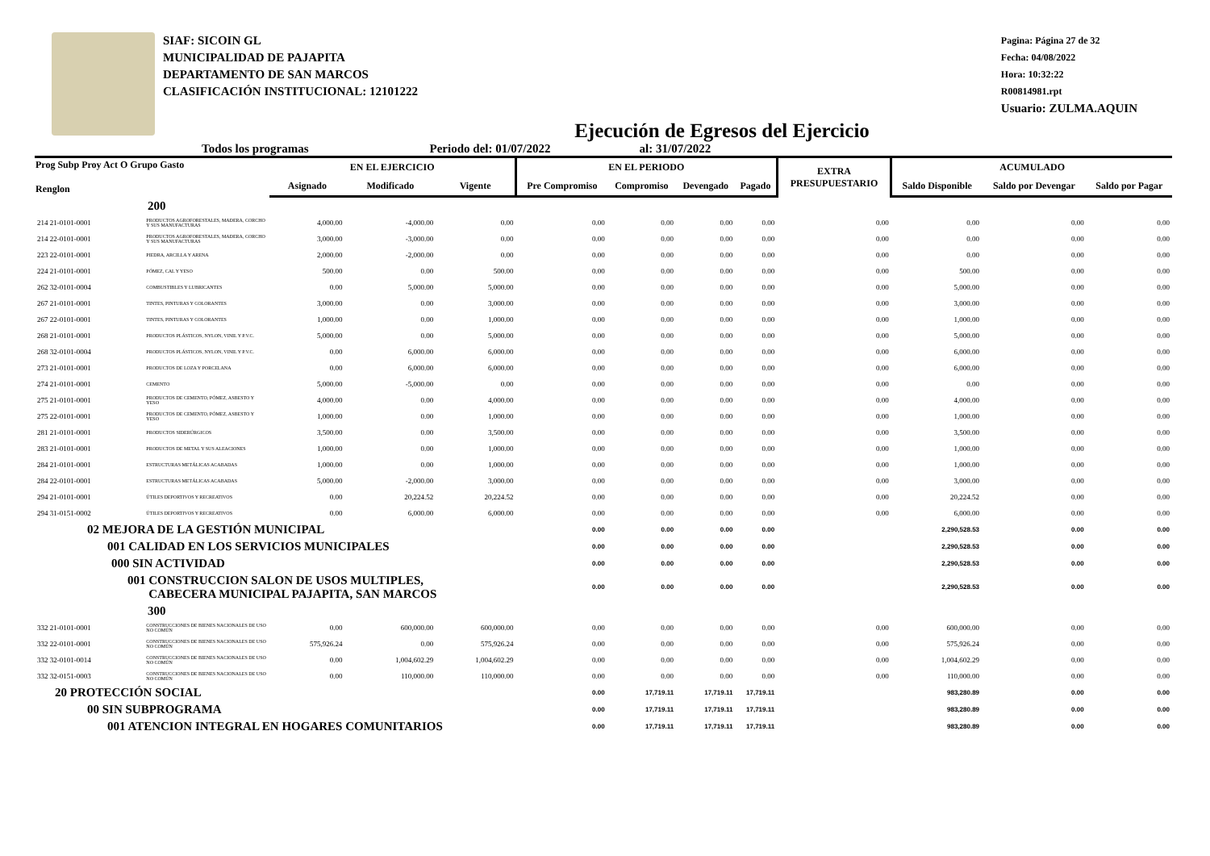SIAF: SICOIN GL
MUNICIPALIDAD DE PAJAPITA
DEPARTAMENTO DE SAN MARCOS
CLASIFICACIÓN INSTITUCIONAL: 12101222
Pagina: Página 27 de 32
Fecha: 04/08/2022
Hora: 10:32:22
R00814981.rpt
Usuario: ZULMA.AQUIN
Ejecución de Egresos del Ejercicio
Todos los programas Periodo del: 01/07/2022 al: 31/07/2022
| Prog Subp Proy Act O Grupo Gasto Renglon | | EN EL EJERCICIO | | | EN EL PERIODO | | | | EXTRA PRESUPUESTARIO | ACUMULADO | | |
| --- | --- | --- | --- | --- | --- | --- | --- | --- | --- | --- | --- | --- |
| | | Asignado | Modificado | Vigente | Pre Compromiso | Compromiso | Devengado | Pagado | | Saldo Disponible | Saldo por Devengar | Saldo por Pagar |
| 200 | | | | | | | | | | | | |
| 214 21-0101-0001 | PRODUCTOS AGROFORESTALES, MADERA, CORCHO Y SUS MANUFACTURAS | 4,000.00 | -4,000.00 | 0.00 | 0.00 | 0.00 | 0.00 | 0.00 | 0.00 | 0.00 | 0.00 | 0.00 |
| 214 22-0101-0001 | PRODUCTOS AGROFORESTALES, MADERA, CORCHO Y SUS MANUFACTURAS | 3,000.00 | -3,000.00 | 0.00 | 0.00 | 0.00 | 0.00 | 0.00 | 0.00 | 0.00 | 0.00 | 0.00 |
| 223 22-0101-0001 | PIEDRA, ARCILLA Y ARENA | 2,000.00 | -2,000.00 | 0.00 | 0.00 | 0.00 | 0.00 | 0.00 | 0.00 | 0.00 | 0.00 | 0.00 |
| 224 21-0101-0001 | PÓMEZ, CAL Y YESO | 500.00 | 0.00 | 500.00 | 0.00 | 0.00 | 0.00 | 0.00 | 0.00 | 500.00 | 0.00 | 0.00 |
| 262 32-0101-0004 | COMBUSTIBLES Y LUBRICANTES | 0.00 | 5,000.00 | 5,000.00 | 0.00 | 0.00 | 0.00 | 0.00 | 0.00 | 5,000.00 | 0.00 | 0.00 |
| 267 21-0101-0001 | TINTES, PINTURAS Y COLORANTES | 3,000.00 | 0.00 | 3,000.00 | 0.00 | 0.00 | 0.00 | 0.00 | 0.00 | 3,000.00 | 0.00 | 0.00 |
| 267 22-0101-0001 | TINTES, PINTURAS Y COLORANTES | 1,000.00 | 0.00 | 1,000.00 | 0.00 | 0.00 | 0.00 | 0.00 | 0.00 | 1,000.00 | 0.00 | 0.00 |
| 268 21-0101-0001 | PRODUCTOS PLÁSTICOS, NYLON, VINIL Y P.V.C. | 5,000.00 | 0.00 | 5,000.00 | 0.00 | 0.00 | 0.00 | 0.00 | 0.00 | 5,000.00 | 0.00 | 0.00 |
| 268 32-0101-0004 | PRODUCTOS PLÁSTICOS, NYLON, VINIL Y P.V.C. | 0.00 | 6,000.00 | 6,000.00 | 0.00 | 0.00 | 0.00 | 0.00 | 0.00 | 6,000.00 | 0.00 | 0.00 |
| 273 21-0101-0001 | PRODUCTOS DE LOZA Y PORCELANA | 0.00 | 6,000.00 | 6,000.00 | 0.00 | 0.00 | 0.00 | 0.00 | 0.00 | 6,000.00 | 0.00 | 0.00 |
| 274 21-0101-0001 | CEMENTO | 5,000.00 | -5,000.00 | 0.00 | 0.00 | 0.00 | 0.00 | 0.00 | 0.00 | 0.00 | 0.00 | 0.00 |
| 275 21-0101-0001 | PRODUCTOS DE CEMENTO, PÓMEZ, ASBESTO Y YESO | 4,000.00 | 0.00 | 4,000.00 | 0.00 | 0.00 | 0.00 | 0.00 | 0.00 | 4,000.00 | 0.00 | 0.00 |
| 275 22-0101-0001 | PRODUCTOS DE CEMENTO, PÓMEZ, ASBESTO Y YESO | 1,000.00 | 0.00 | 1,000.00 | 0.00 | 0.00 | 0.00 | 0.00 | 0.00 | 1,000.00 | 0.00 | 0.00 |
| 281 21-0101-0001 | PRODUCTOS SIDERÚRGICOS | 3,500.00 | 0.00 | 3,500.00 | 0.00 | 0.00 | 0.00 | 0.00 | 0.00 | 3,500.00 | 0.00 | 0.00 |
| 283 21-0101-0001 | PRODUCTOS DE METAL Y SUS ALEACIONES | 1,000.00 | 0.00 | 1,000.00 | 0.00 | 0.00 | 0.00 | 0.00 | 0.00 | 1,000.00 | 0.00 | 0.00 |
| 284 21-0101-0001 | ESTRUCTURAS METÁLICAS ACABADAS | 1,000.00 | 0.00 | 1,000.00 | 0.00 | 0.00 | 0.00 | 0.00 | 0.00 | 1,000.00 | 0.00 | 0.00 |
| 284 22-0101-0001 | ESTRUCTURAS METÁLICAS ACABADAS | 5,000.00 | -2,000.00 | 3,000.00 | 0.00 | 0.00 | 0.00 | 0.00 | 0.00 | 3,000.00 | 0.00 | 0.00 |
| 294 21-0101-0001 | ÚTILES DEPORTIVOS Y RECREATIVOS | 0.00 | 20,224.52 | 20,224.52 | 0.00 | 0.00 | 0.00 | 0.00 | 0.00 | 20,224.52 | 0.00 | 0.00 |
| 294 31-0151-0002 | ÚTILES DEPORTIVOS Y RECREATIVOS | 0.00 | 6,000.00 | 6,000.00 | 0.00 | 0.00 | 0.00 | 0.00 | 0.00 | 6,000.00 | 0.00 | 0.00 |
| 02 MEJORA DE LA GESTIÓN MUNICIPAL | | | | | 0.00 | 0.00 | 0.00 | 0.00 | | 2,290,528.53 | 0.00 | 0.00 |
| 001 CALIDAD EN LOS SERVICIOS MUNICIPALES | | | | | 0.00 | 0.00 | 0.00 | 0.00 | | 2,290,528.53 | 0.00 | 0.00 |
| 000 SIN ACTIVIDAD | | | | | 0.00 | 0.00 | 0.00 | 0.00 | | 2,290,528.53 | 0.00 | 0.00 |
| 001 CONSTRUCCION SALON DE USOS MULTIPLES, CABECERA MUNICIPAL PAJAPITA, SAN MARCOS | | | | | 0.00 | 0.00 | 0.00 | 0.00 | | 2,290,528.53 | 0.00 | 0.00 |
| 300 | | | | | | | | | | | | |
| 332 21-0101-0001 | CONSTRUCCIONES DE BIENES NACIONALES DE USO NO COMÚN | 0.00 | 600,000.00 | 600,000.00 | 0.00 | 0.00 | 0.00 | 0.00 | 0.00 | 600,000.00 | 0.00 | 0.00 |
| 332 22-0101-0001 | CONSTRUCCIONES DE BIENES NACIONALES DE USO NO COMÚN | 575,926.24 | 0.00 | 575,926.24 | 0.00 | 0.00 | 0.00 | 0.00 | 0.00 | 575,926.24 | 0.00 | 0.00 |
| 332 32-0101-0014 | CONSTRUCCIONES DE BIENES NACIONALES DE USO NO COMÚN | 0.00 | 1,004,602.29 | 1,004,602.29 | 0.00 | 0.00 | 0.00 | 0.00 | 0.00 | 1,004,602.29 | 0.00 | 0.00 |
| 332 32-0151-0003 | CONSTRUCCIONES DE BIENES NACIONALES DE USO NO COMÚN | 0.00 | 110,000.00 | 110,000.00 | 0.00 | 0.00 | 0.00 | 0.00 | 0.00 | 110,000.00 | 0.00 | 0.00 |
| 20 PROTECCIÓN SOCIAL | | | | | 0.00 | 17,719.11 | 17,719.11 | 17,719.11 | | 983,280.89 | 0.00 | 0.00 |
| 00 SIN SUBPROGRAMA | | | | | 0.00 | 17,719.11 | 17,719.11 | 17,719.11 | | 983,280.89 | 0.00 | 0.00 |
| 001 ATENCION INTEGRAL EN HOGARES COMUNITARIOS | | | | | 0.00 | 17,719.11 | 17,719.11 | 17,719.11 | | 983,280.89 | 0.00 | 0.00 |